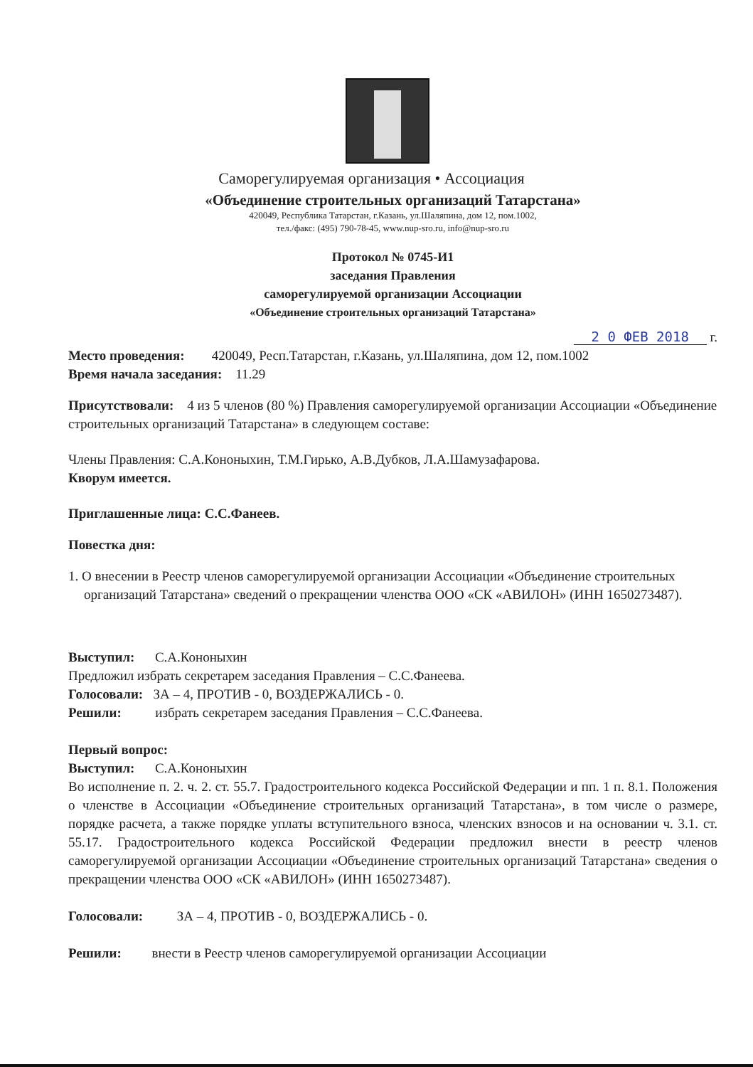Саморегулируемая организация • Ассоциация
«Объединение строительных организаций Татарстана»
420049, Республика Татарстан, г.Казань, ул.Шаляпина, дом 12, пом.1002,
тел./факс: (495) 790-78-45, www.nup-sro.ru, info@nup-sro.ru
Протокол № 0745-И1
заседания Правления
саморегулируемой организации Ассоциации
«Объединение строительных организаций Татарстана»
2 0 ФЕВ 2018 г.
Место проведения: 420049, Респ.Татарстан, г.Казань, ул.Шаляпина, дом 12, пом.1002
Время начала заседания: 11.29
Присутствовали: 4 из 5 членов (80 %) Правления саморегулируемой организации Ассоциации «Объединение строительных организаций Татарстана» в следующем составе:
Члены Правления: С.А.Кононыхин, Т.М.Гирько, А.В.Дубков, Л.А.Шамузафарова.
Кворум имеется.
Приглашенные лица: С.С.Фанеев.
Повестка дня:
1. О внесении в Реестр членов саморегулируемой организации Ассоциации «Объединение строительных организаций Татарстана» сведений о прекращении членства ООО «СК «АВИЛОН» (ИНН 1650273487).
Выступил: С.А.Кононыхин
Предложил избрать секретарем заседания Правления – С.С.Фанеева.
Голосовали: ЗА – 4, ПРОТИВ - 0, ВОЗДЕРЖАЛИСЬ - 0.
Решили: избрать секретарем заседания Правления – С.С.Фанеева.
Первый вопрос:
Выступил: С.А.Кононыхин
Во исполнение п. 2. ч. 2. ст. 55.7. Градостроительного кодекса Российской Федерации и пп. 1 п. 8.1. Положения о членстве в Ассоциации «Объединение строительных организаций Татарстана», в том числе о размере, порядке расчета, а также порядке уплаты вступительного взноса, членских взносов и на основании ч. 3.1. ст. 55.17. Градостроительного кодекса Российской Федерации предложил внести в реестр членов саморегулируемой организации Ассоциации «Объединение строительных организаций Татарстана» сведения о прекращении членства ООО «СК «АВИЛОН» (ИНН 1650273487).
Голосовали: ЗА – 4, ПРОТИВ - 0, ВОЗДЕРЖАЛИСЬ - 0.
Решили: внести в Реестр членов саморегулируемой организации Ассоциации